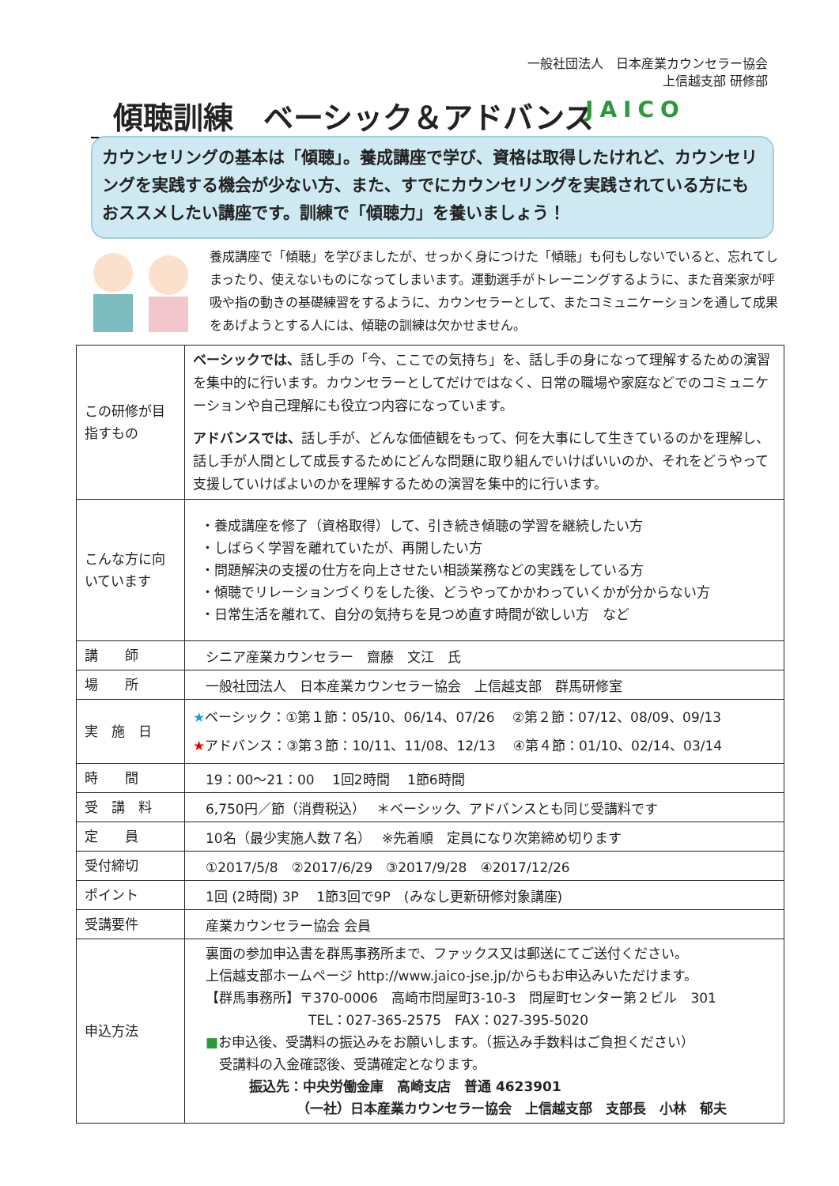一般社団法人　日本産業カウンセラー協会
上信越支部 研修部
傾聴訓練　ベーシック＆アドバンス JAICO
カウンセリングの基本は「傾聴」。養成講座で学び、資格は取得したけれど、カウンセリングを実践する機会が少ない方、また、すでにカウンセリングを実践されている方にもおススメしたい講座です。訓練で「傾聴力」を養いましょう！
養成講座で「傾聴」を学びましたが、せっかく身につけた「傾聴」も何もしないでいると、忘れてしまったり、使えないものになってしまいます。運動選手がトレーニングするように、また音楽家が呼吸や指の動きの基礎練習をするように、カウンセラーとして、またコミュニケーションを通して成果をあげようとする人には、傾聴の訓練は欠かせません。
| この研修が目指すもの | ベーシックでは、 話し手の「今、ここでの気持ち」を、話し手の身になって理解するための演習を集中的に行います。カウンセラーとしてだけではなく、日常の職場や家庭などでのコミュニケーションや自己理解にも役立つ内容になっています。 アドバンスでは、 話し手が、どんな価値観をもって、何を大事にして生きているのかを理解し、話し手が人間として成長するためにどんな問題に取り組んでいけばいいのか、それをどうやって支援していけばよいのかを理解するための演習を集中的に行います。 |
| こんな方に向いています | ・養成講座を修了（資格取得）して、引き続き傾聴の学習を継続したい方 ・しばらく学習を離れていたが、再開したい方 ・問題解決の支援の仕方を向上させたい相談業務などの実践をしている方 ・傾聴でリレーションづくりをした後、どうやってかかわっていくかが分からない方 ・日常生活を離れて、自分の気持ちを見つめ直す時間が欲しい方 など |
| 講 師 | シニア産業カウンセラー 齋藤 文江 氏 |
| 場 所 | 一般社団法人 日本産業カウンセラー協会 上信越支部 群馬研修室 |
| 実 施 日 | ★ ベーシック：①第１節：05/10、06/14、07/26 ②第２節：07/12、08/09、09/13 ★ アドバンス：③第３節：10/11、11/08、12/13 ④第４節：01/10、02/14、03/14 |
| 時 間 | 19：00～21：00 1回2時間 1節6時間 |
| 受 講 料 | 6,750円／節（消費税込） ＊ベーシック、アドバンスとも同じ受講料です |
| 定 員 | 10名（最少実施人数７名） ※先着順 定員になり次第締め切ります |
| 受付締切 | ①2017/5/8 ②2017/6/29 ③2017/9/28 ④2017/12/26 |
| ポイント | 1回 (2時間) 3P 1節3回で9P (みなし更新研修対象講座) |
| 受講要件 | 産業カウンセラー協会 会員 |
| 申込方法 | 裏面の参加申込書を群馬事務所まで、ファックス又は郵送にてご送付ください。 上信越支部ホームページ http://www.jaico-jse.jp/からもお申込みいただけます。 【群馬事務所】〒370-0006 高崎市問屋町3-10-3 問屋町センター第２ビル 301 TEL：027-365-2575 FAX：027-395-5020 ■ お申込後、受講料の振込みをお願いします。（振込み手数料はご負担ください） 受講料の入金確認後、受講確定となります。 振込先：中央労働金庫 高崎支店 普通 4623901 （一社）日本産業カウンセラー協会 上信越支部 支部長 小林 郁夫 |